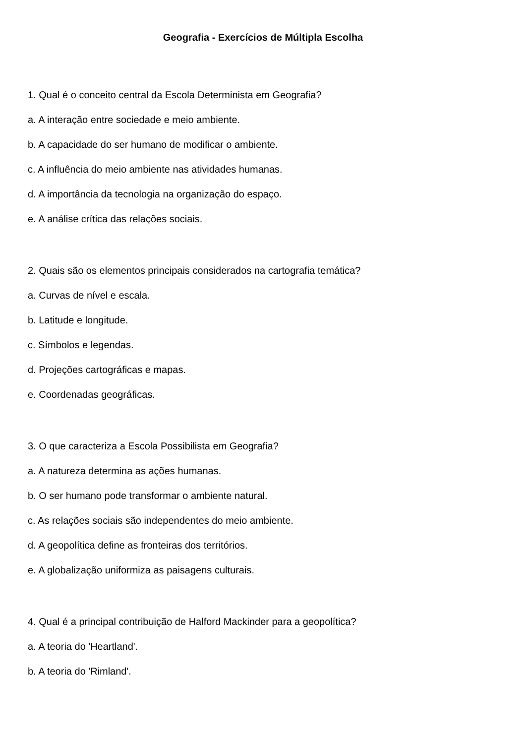Geografia - Exercícios de Múltipla Escolha
1. Qual é o conceito central da Escola Determinista em Geografia?
a. A interação entre sociedade e meio ambiente.
b. A capacidade do ser humano de modificar o ambiente.
c. A influência do meio ambiente nas atividades humanas.
d. A importância da tecnologia na organização do espaço.
e. A análise crítica das relações sociais.
2. Quais são os elementos principais considerados na cartografia temática?
a. Curvas de nível e escala.
b. Latitude e longitude.
c. Símbolos e legendas.
d. Projeções cartográficas e mapas.
e. Coordenadas geográficas.
3. O que caracteriza a Escola Possibilista em Geografia?
a. A natureza determina as ações humanas.
b. O ser humano pode transformar o ambiente natural.
c. As relações sociais são independentes do meio ambiente.
d. A geopolítica define as fronteiras dos territórios.
e. A globalização uniformiza as paisagens culturais.
4. Qual é a principal contribuição de Halford Mackinder para a geopolítica?
a. A teoria do 'Heartland'.
b. A teoria do 'Rimland'.